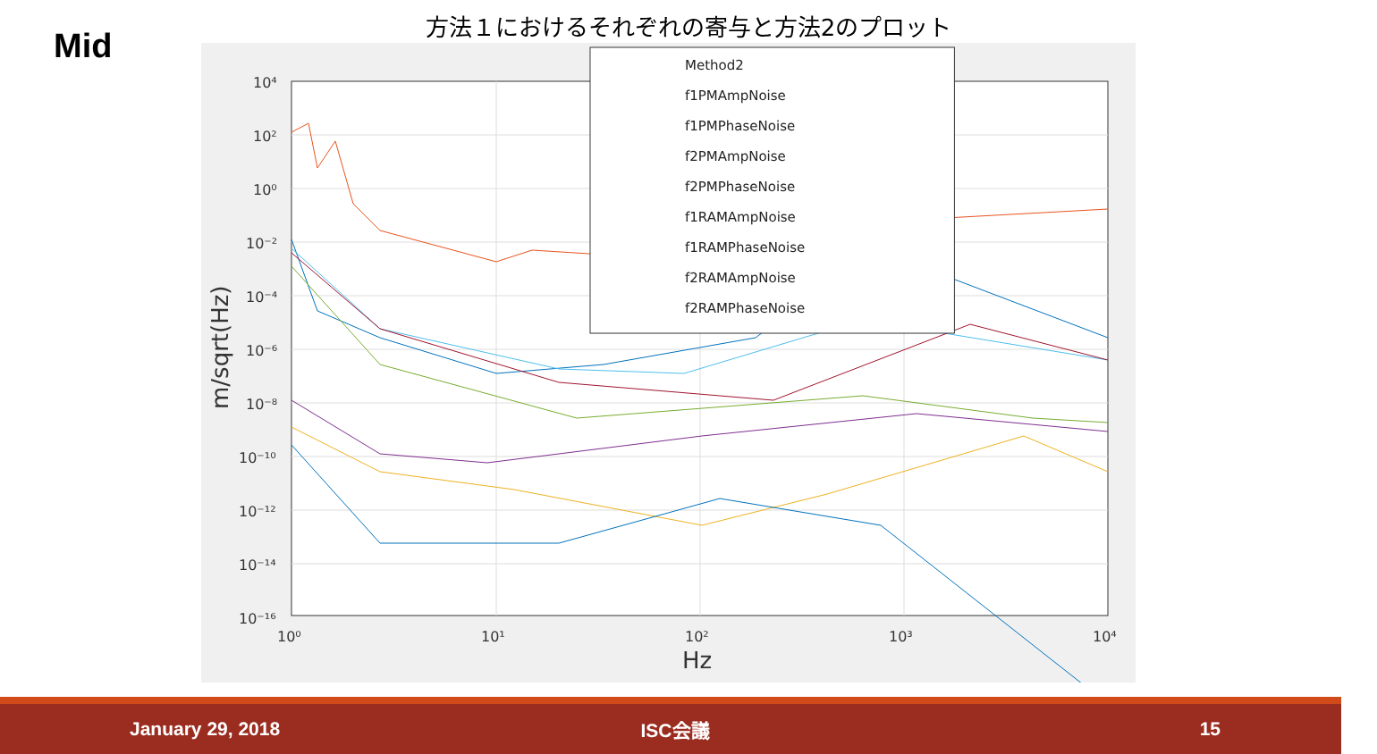Mid
方法１におけるそれぞれの寄与と方法2のプロット
10⁴
10²
10⁰
10⁻²
10⁻⁴
10⁻⁶
10⁻⁸
10⁻¹⁰
10⁻¹²
10⁻¹⁴
10⁻¹⁶
10⁰
10¹
10²
10³
10⁴
Hz
m/sqrt(Hz)
Method2
f1PMAmpNoise
f1PMPhaseNoise
f2PMAmpNoise
f2PMPhaseNoise
f1RAMAmpNoise
f1RAMPhaseNoise
f2RAMAmpNoise
f2RAMPhaseNoise
January 29, 2018 ISC会議 15